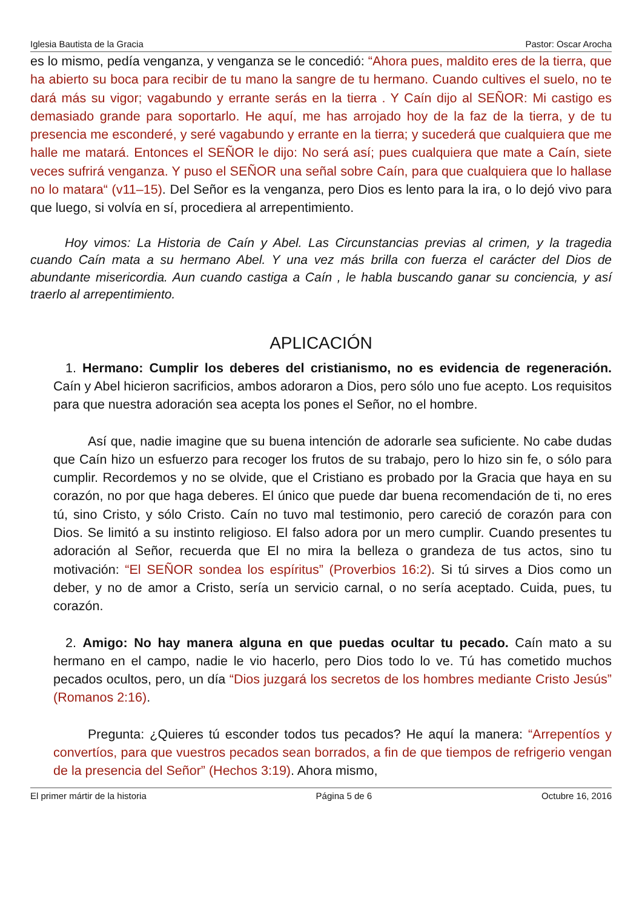Iglesia Bautista de la Gracia Pastor: Oscar Arocha
es lo mismo, pedía venganza, y venganza se le concedió: “Ahora pues, maldito eres de la tierra, que ha abierto su boca para recibir de tu mano la sangre de tu hermano. Cuando cultives el suelo, no te dará más su vigor; vagabundo y errante serás en la tierra . Y Caín dijo al SEÑOR: Mi castigo es demasiado grande para soportarlo. He aquí, me has arrojado hoy de la faz de la tierra, y de tu presencia me esconderé, y seré vagabundo y errante en la tierra; y sucederá que cualquiera que me halle me matará. Entonces el SEÑOR le dijo: No será así; pues cualquiera que mate a Caín, siete veces sufrirá venganza. Y puso el SEÑOR una señal sobre Caín, para que cualquiera que lo hallase no lo matara“ (v11–15). Del Señor es la venganza, pero Dios es lento para la ira, o lo dejó vivo para que luego, si volvía en sí, procediera al arrepentimiento.
Hoy vimos: La Historia de Caín y Abel. Las Circunstancias previas al crimen, y la tragedia cuando Caín mata a su hermano Abel. Y una vez más brilla con fuerza el carácter del Dios de abundante misericordia. Aun cuando castiga a Caín , le habla buscando ganar su conciencia, y así traerlo al arrepentimiento.
APLICACIÓN
1. Hermano: Cumplir los deberes del cristianismo, no es evidencia de regeneración. Caín y Abel hicieron sacrificios, ambos adoraron a Dios, pero sólo uno fue acepto. Los requisitos para que nuestra adoración sea acepta los pones el Señor, no el hombre.
Así que, nadie imagine que su buena intención de adorarle sea suficiente. No cabe dudas que Caín hizo un esfuerzo para recoger los frutos de su trabajo, pero lo hizo sin fe, o sólo para cumplir. Recordemos y no se olvide, que el Cristiano es probado por la Gracia que haya en su corazón, no por que haga deberes. El único que puede dar buena recomendación de ti, no eres tú, sino Cristo, y sólo Cristo. Caín no tuvo mal testimonio, pero careció de corazón para con Dios. Se limitó a su instinto religioso. El falso adora por un mero cumplir. Cuando presentes tu adoración al Señor, recuerda que El no mira la belleza o grandeza de tus actos, sino tu motivación: “El SEÑOR sondea los espíritus” (Proverbios 16:2). Si tú sirves a Dios como un deber, y no de amor a Cristo, sería un servicio carnal, o no sería aceptado. Cuida, pues, tu corazón.
2. Amigo: No hay manera alguna en que puedas ocultar tu pecado. Caín mato a su hermano en el campo, nadie le vio hacerlo, pero Dios todo lo ve. Tú has cometido muchos pecados ocultos, pero, un día “Dios juzgará los secretos de los hombres mediante Cristo Jesús” (Romanos 2:16).
Pregunta: ¿Quieres tú esconder todos tus pecados? He aquí la manera: “Arrepentíos y convertíos, para que vuestros pecados sean borrados, a fin de que tiempos de refrigerio vengan de la presencia del Señor” (Hechos 3:19). Ahora mismo,
El primer mártir de la historia Página 5 de 6 Octubre 16, 2016